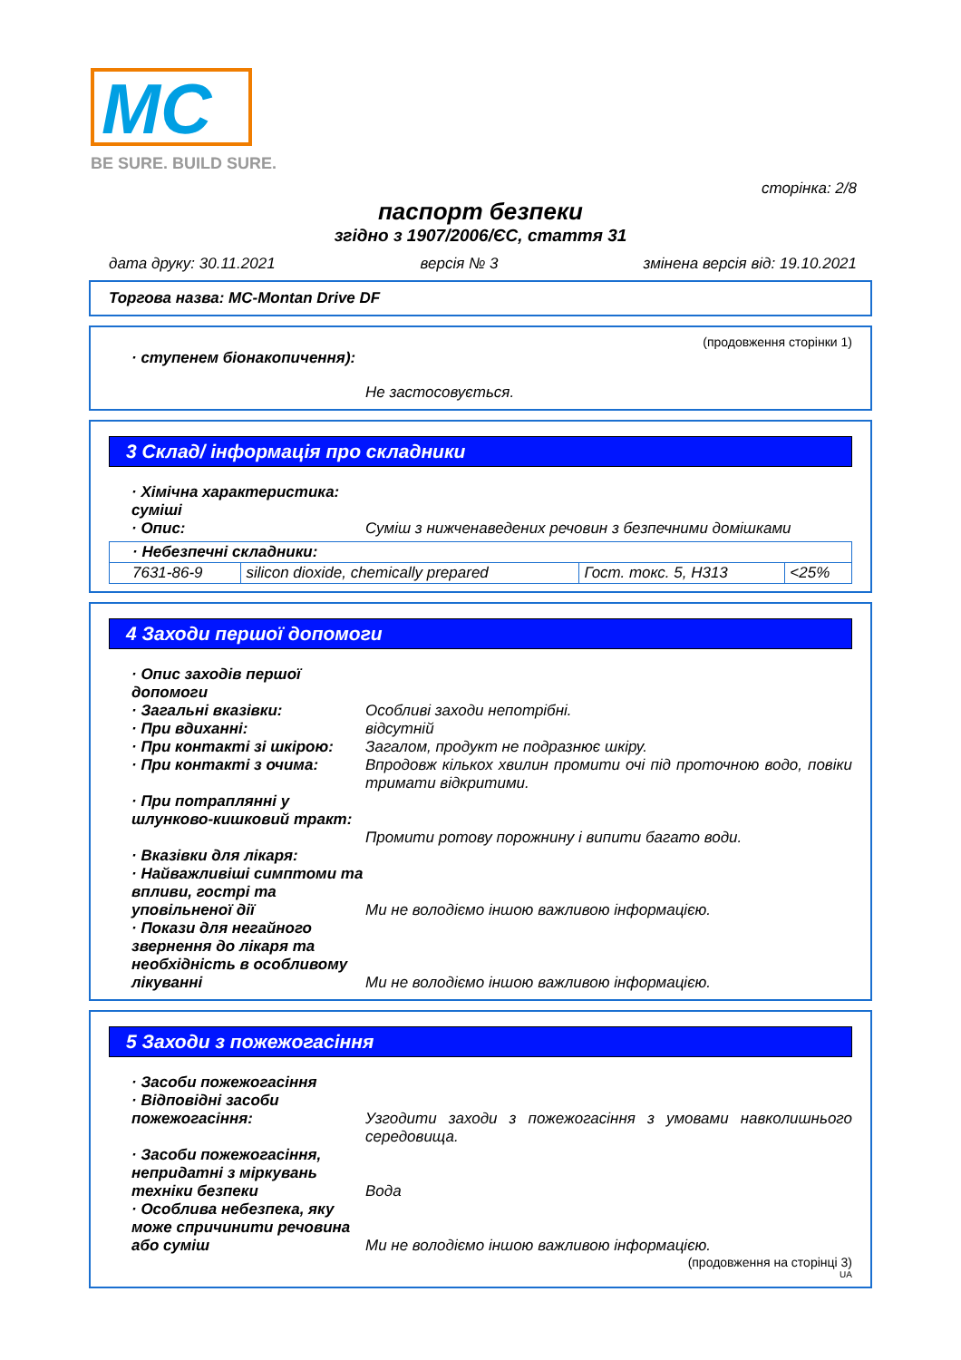MC
BE SURE. BUILD SURE.
сторінка: 2/8
паспорт безпеки
згідно з 1907/2006/ЄС, стаття 31
дата друку: 30.11.2021 версія № 3 змінена версія від: 19.10.2021
Торгова назва: MC-Montan Drive DF
(продовження сторінки 1)
· ступенем біонакопичення):
Не застосовується.
3 Склад/ інформація про складники
· Хімічна характеристика: суміші
· Опис: Суміш з нижченаведених речовин з безпечними домішками
| · Небезпечні складники: | | | |
| 7631-86-9 | silicon dioxide, chemically prepared | Гост. токс. 5, H313 | <25% |
4 Заходи першої допомоги
· Опис заходів першої допомоги
· Загальні вказівки: Особливі заходи непотрібні.
· При вдиханні: відсутній
· При контакті зі шкірою: Загалом, продукт не подразнює шкіру.
· При контакті з очима: Впродовж кількох хвилин промити очі під проточною водо, повіки тримати відкритими.
· При потраплянні у шлунково-кишковий тракт:
Промити ротову порожнину і випити багато води.
· Вказівки для лікаря:
· Найважливіші симптоми та впливи, гострі та уповільненої дії
Ми не володіємо іншою важливою інформацією.
· Покази для негайного звернення до лікаря та необхідність в особливому лікуванні
Ми не володіємо іншою важливою інформацією.
5 Заходи з пожежогасіння
· Засоби пожежогасіння
· Відповідні засоби пожежогасіння:
Узгодити заходи з пожежогасіння з умовами навколишнього середовища.
· Засоби пожежогасіння, непридатні з міркувань техніки безпеки
Вода
· Особлива небезпека, яку може спричинити речовина або суміш
Ми не володіємо іншою важливою інформацією.
(продовження на сторінці 3)
UA